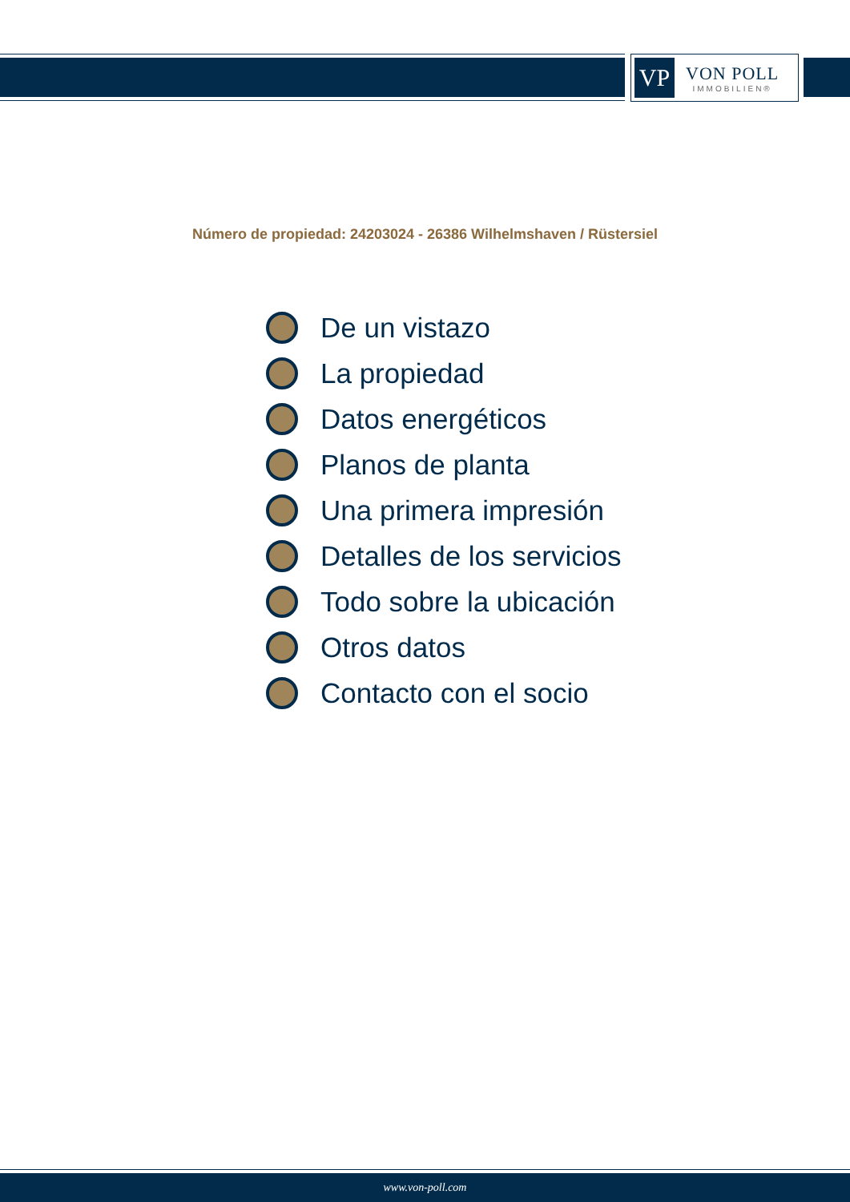VP
VON POLL
IMMOBILIEN®
Número de propiedad: 24203024 - 26386 Wilhelmshaven / Rüstersiel
De un vistazo
La propiedad
Datos energéticos
Planos de planta
Una primera impresión
Detalles de los servicios
Todo sobre la ubicación
Otros datos
Contacto con el socio
www.von-poll.com